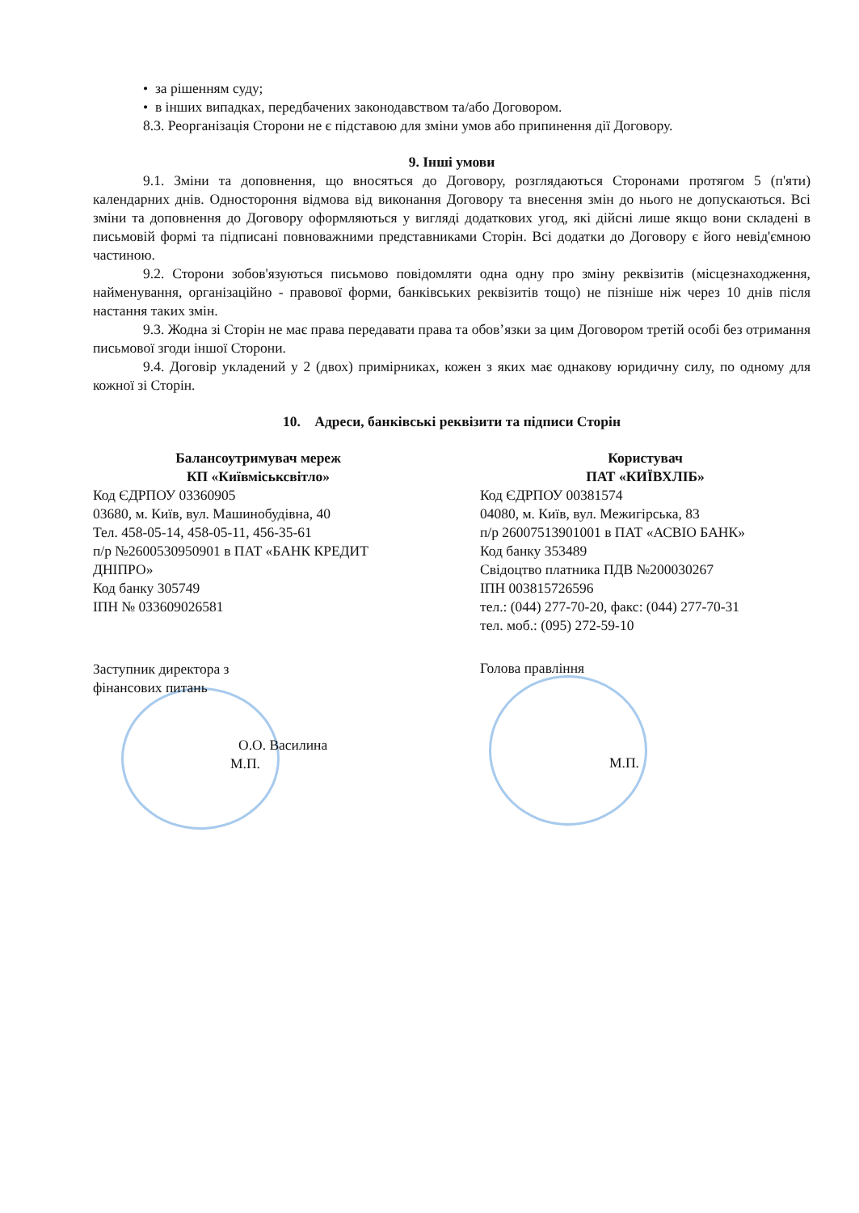• за рішенням суду;
• в інших випадках, передбачених законодавством та/або Договором.
8.3. Реорганізація Сторони не є підставою для зміни умов або припинення дії Договору.
9. Інші умови
9.1. Зміни та доповнення, що вносяться до Договору, розглядаються Сторонами протягом 5 (п'яти) календарних днів. Одностороння відмова від виконання Договору та внесення змін до нього не допускаються. Всі зміни та доповнення до Договору оформляються у вигляді додаткових угод, які дійсні лише якщо вони складені в письмовій формі та підписані повноважними представниками Сторін. Всі додатки до Договору є його невід'ємною частиною.
9.2. Сторони зобов'язуються письмово повідомляти одна одну про зміну реквізитів (місцезнаходження, найменування, організаційно - правової форми, банківських реквізитів тощо) не пізніше ніж через 10 днів після настання таких змін.
9.3. Жодна зі Сторін не має права передавати права та обов’язки за цим Договором третій особі без отримання письмової згоди іншої Сторони.
9.4. Договір укладений у 2 (двох) примірниках, кожен з яких має однакову юридичну силу, по одному для кожної зі Сторін.
10. Адреси, банківські реквізити та підписи Сторін
Балансоутримувач мереж
КП «Київміськсвітло»
Код ЄДРПОУ 03360905
03680, м. Київ, вул. Машинобудівна, 40
Тел. 458-05-14, 458-05-11, 456-35-61
п/р №2600530950901 в ПАТ «БАНК КРЕДИТ ДНІПРО»
Код банку 305749
ІПН № 033609026581
Заступник директора з
фінансових питань
О.О. Василина
М.П.
Користувач
ПАТ «КИЇВХЛІБ»
Код ЄДРПОУ 00381574
04080, м. Київ, вул. Межигірська, 83
п/р 26007513901001 в ПАТ «АСВІО БАНК»
Код банку 353489
Свідоцтво платника ПДВ №200030267
ІПН 003815726596
тел.: (044) 277-70-20, факс: (044) 277-70-31
тел. моб.: (095) 272-59-10
Голова правління
М.П.